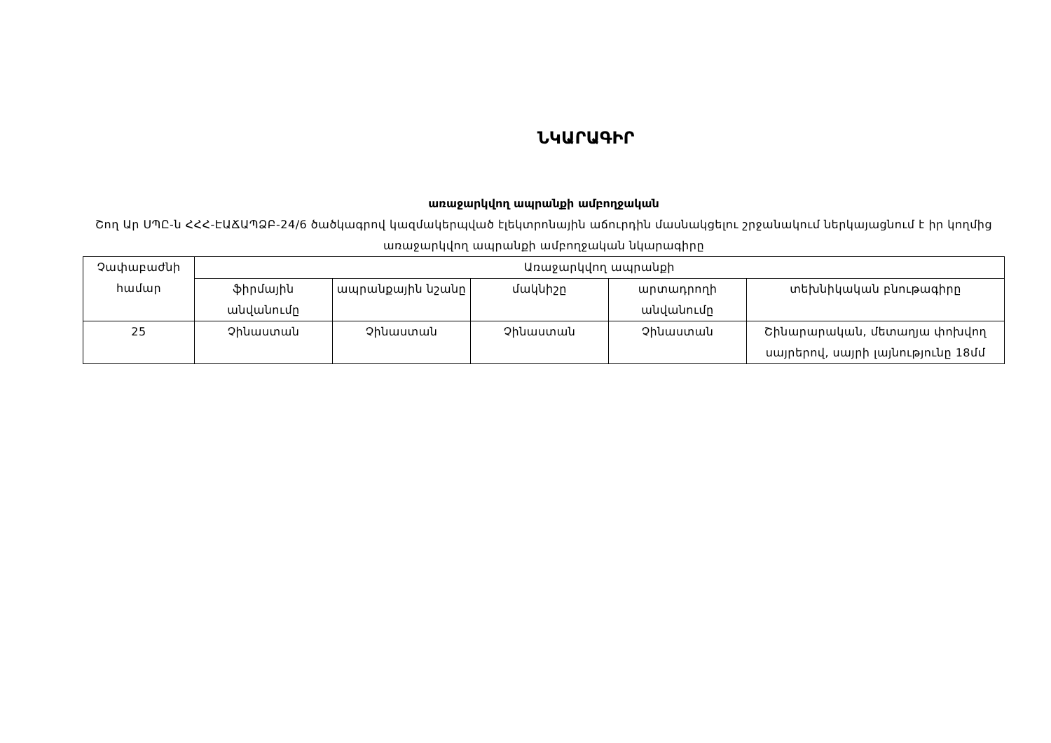ՆԿԱՐԱԳԻՐ
առաջարկվող ապրանքի ամբողջական
Շող Ար ՍՊԸ-ն ՀՀՀ-ԷԱՃԱՊՁԲ-24/6 ծածկագրով կազմակերպված էլեկտրոնային աճուրդին մասնակցելու շրջանակում ներկայացնում է իր կողմից առաջարկվող ապրանքի ամբողջական նկարագիրը
| Չափաբաժնի համար | Առաջարկվող ապրանքի | | | | |
| | ֆիրմային անվանումը | ապրանքային նշանը | մակնիշը | արտադրողի անվանումը | տեխնիկական բնութագիրը |
| 25 | Չինաստան | Չինաստան | Չինաստան | Չինաստան | Շինարարական, մետաղյա փոխվող սայրերով, սայրի լայնությունը 18մմ |